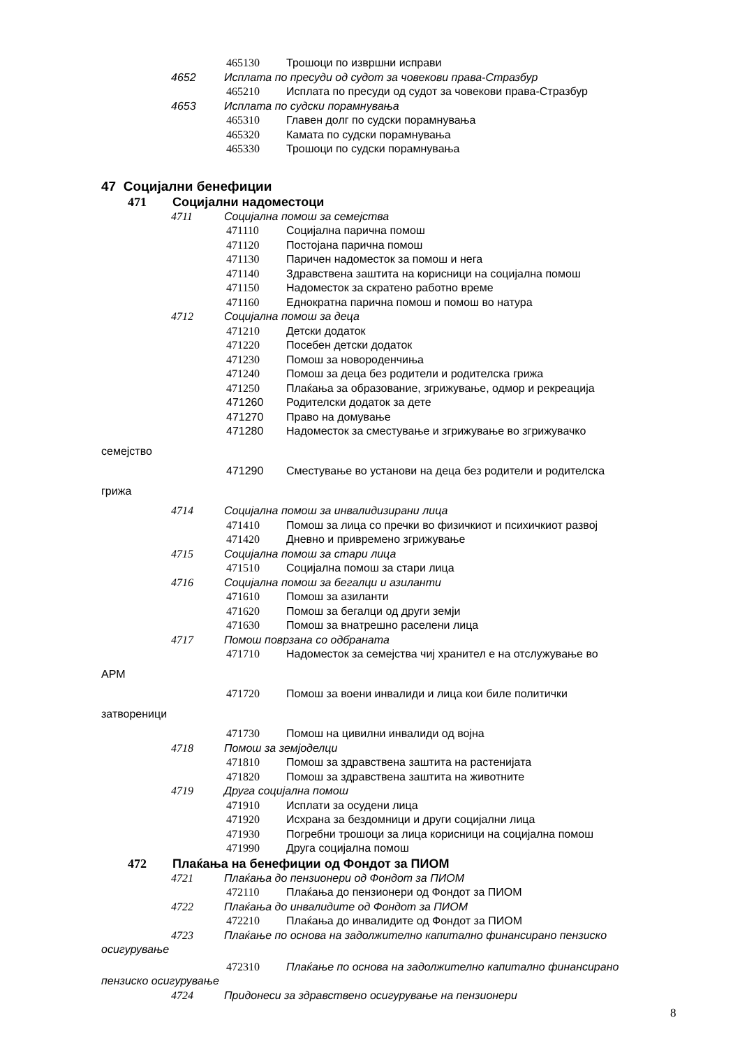465130 Трошоци по извршни исправи
4652 Исплата по пресуди од судот за човекови права-Стразбур
465210 Исплата по пресуди од судот за човекови права-Стразбур
4653 Исплата по судски порамнувања
465310 Главен долг по судски порамнувања
465320 Камата по судски порамнувања
465330 Трошоци по судски порамнувања
47 Социјални бенефиции
471 Социјални надоместоци
4711 Социјална помош за семејства
471110 Социјална парична помош
471120 Постојана парична помош
471130 Паричен надоместок за помош и нега
471140 Здравствена заштита на корисници на социјална помош
471150 Надоместок за скратено работно време
471160 Еднократна парична помош и помош во натура
4712 Социјална помош за деца
471210 Детски додаток
471220 Посебен детски додаток
471230 Помош за новороденчиња
471240 Помош за деца без родители и родителска грижа
471250 Плаќања за образование, згрижување, одмор и рекреација
471260 Родителски додаток за дете
471270 Право на домување
471280 Надоместок за сместување и згрижување во згрижувачко
семејство
471290 Сместување во установи на деца без родители и родителска
грижа
4714 Социјална помош за инвалидизирани лица
471410 Помош за лица со пречки во физичкиот и психичкиот развој
471420 Дневно и привремено згрижување
4715 Социјална помош за стари лица
471510 Социјална помош за стари лица
4716 Социјална помош за бегалци и азиланти
471610 Помош за азиланти
471620 Помош за бегалци од други земји
471630 Помош за внатрешно раселени лица
4717 Помош поврзана со одбраната
471710 Надоместок за семејства чиј хранител е на отслужување во
АРМ
471720 Помош за воени инвалиди и лица кои биле политички
затвореници
471730 Помош на цивилни инвалиди од војна
4718 Помош за земјоделци
471810 Помош за здравствена заштита на растенијата
471820 Помош за здравствена заштита на животните
4719 Друга социјална помош
471910 Исплати за осудени лица
471920 Исхрана за бездомници и други социјални лица
471930 Погребни трошоци за лица корисници на социјална помош
471990 Друга социјална помош
472 Плаќања на бенефиции од Фондот за ПИОМ
4721 Плаќања до пензионери од Фондот за ПИОМ
472110 Плаќања до пензионери од Фондот за ПИОМ
4722 Плаќања до инвалидите од Фондот за ПИОМ
472210 Плаќања до инвалидите од Фондот за ПИОМ
4723 Плаќање по основа на задолжително капитално финансирано пензиско
осигурување
472310 Плаќање по основа на задолжително капитално финансирано
пензиско осигурување
4724 Придонеси за здравствено осигурување на пензионери
8